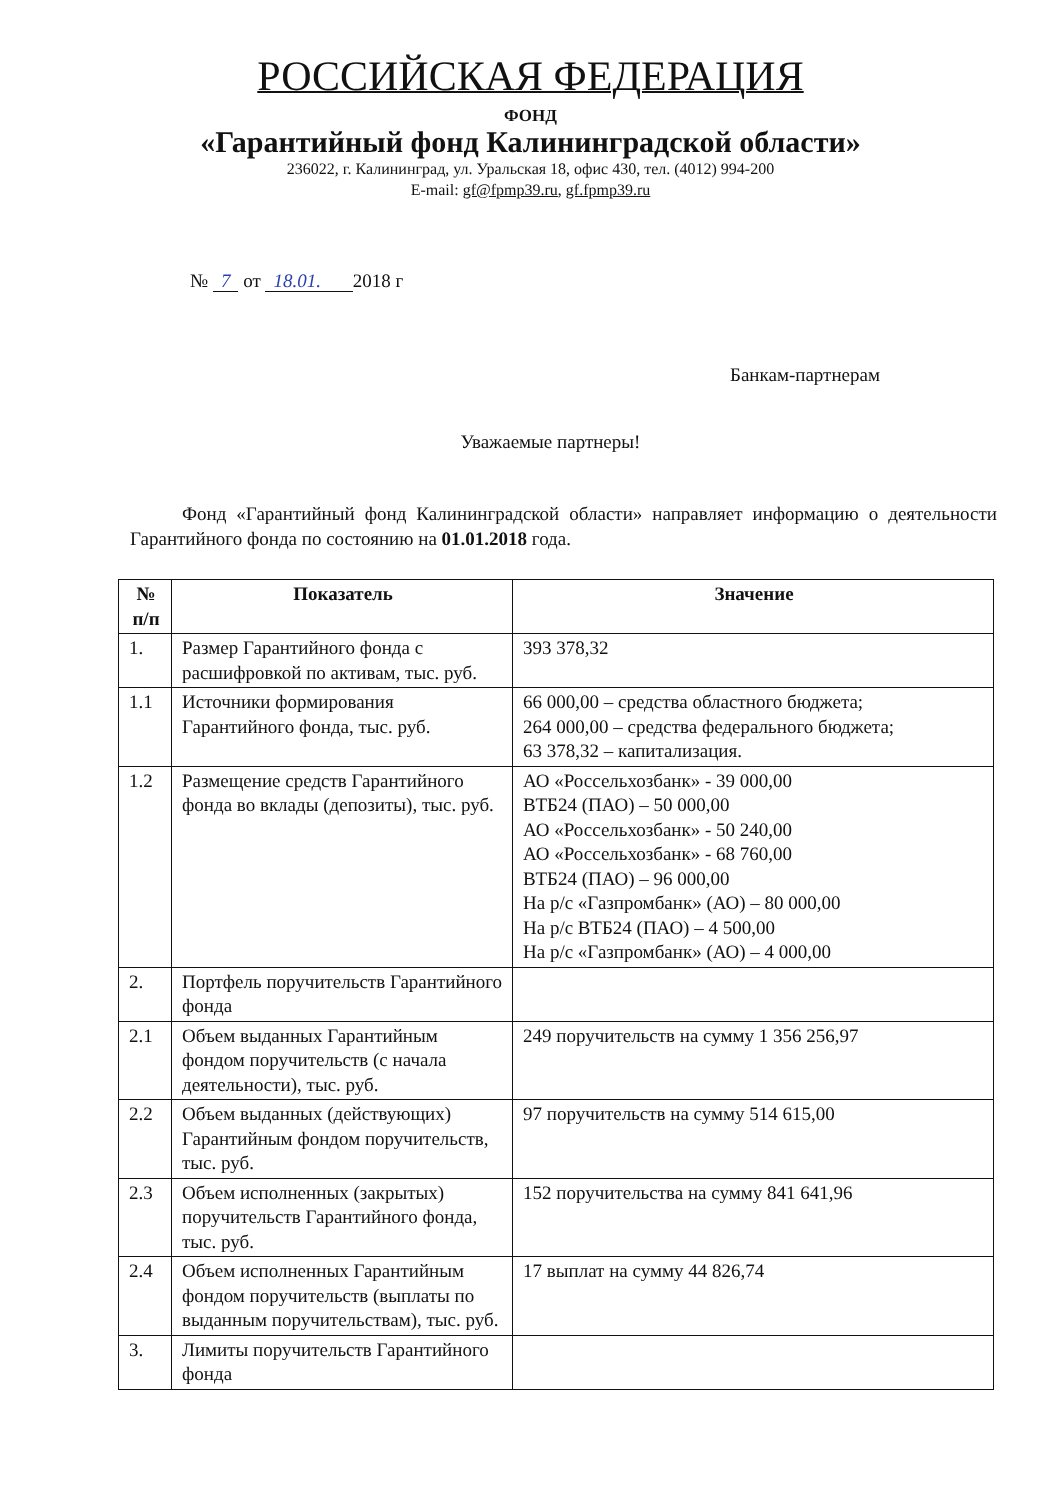РОССИЙСКАЯ ФЕДЕРАЦИЯ
ФОНД
«Гарантийный фонд Калининградской области»
236022, г. Калининград, ул. Уральская 18, офис 430, тел. (4012) 994-200
E-mail: gf@fpmp39.ru, gf.fpmp39.ru
№ 7 от 18.01. 2018 г
Банкам-партнерам
Уважаемые партнеры!
Фонд «Гарантийный фонд Калининградской области» направляет информацию о деятельности Гарантийного фонда по состоянию на 01.01.2018 года.
| № п/п | Показатель | Значение |
| --- | --- | --- |
| 1. | Размер Гарантийного фонда с расшифровкой по активам, тыс. руб. | 393 378,32 |
| 1.1 | Источники формирования Гарантийного фонда, тыс. руб. | 66 000,00 – средства областного бюджета; 264 000,00 – средства федерального бюджета; 63 378,32 – капитализация. |
| 1.2 | Размещение средств Гарантийного фонда во вклады (депозиты), тыс. руб. | АО «Россельхозбанк» - 39 000,00 ВТБ24 (ПАО) – 50 000,00 АО «Россельхозбанк» - 50 240,00 АО «Россельхозбанк» - 68 760,00 ВТБ24 (ПАО) – 96 000,00 На р/с «Газпромбанк» (АО) – 80 000,00 На р/с ВТБ24 (ПАО) – 4 500,00 На р/с «Газпромбанк» (АО) – 4 000,00 |
| 2. | Портфель поручительств Гарантийного фонда | |
| 2.1 | Объем выданных Гарантийным фондом поручительств (с начала деятельности), тыс. руб. | 249 поручительств на сумму 1 356 256,97 |
| 2.2 | Объем выданных (действующих) Гарантийным фондом поручительств, тыс. руб. | 97 поручительств на сумму 514 615,00 |
| 2.3 | Объем исполненных (закрытых) поручительств Гарантийного фонда, тыс. руб. | 152 поручительства на сумму 841 641,96 |
| 2.4 | Объем исполненных Гарантийным фондом поручительств (выплаты по выданным поручительствам), тыс. руб. | 17 выплат на сумму 44 826,74 |
| 3. | Лимиты поручительств Гарантийного фонда | |